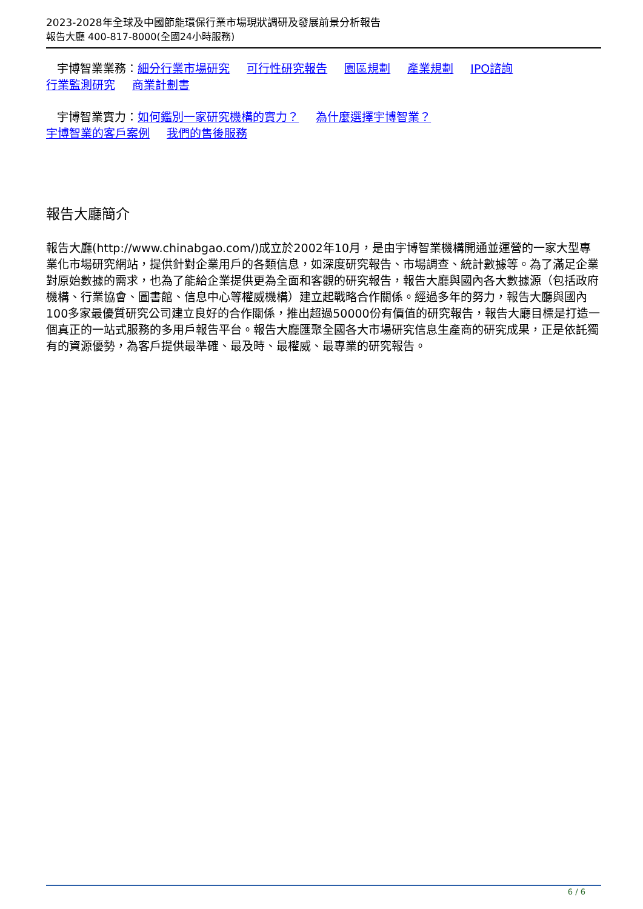2023-2028年全球及中國節能環保行業市場現狀調研及發展前景分析報告
報告大廳 400-817-8000(全國24小時服務)
宇博智業業務：細分行業市場研究 可行性研究報告 園區規劃 產業規劃 IPO諮詢
行業監測研究 商業計劃書
宇博智業實力：如何鑑別一家研究機構的實力？ 為什麼選擇宇博智業？
宇博智業的客戶案例 我們的售後服務
報告大廳簡介
報告大廳(http://www.chinabgao.com/)成立於2002年10月，是由宇博智業機構開通並運營的一家大型專業化市場研究網站，提供針對企業用戶的各類信息，如深度研究報告、市場調查、統計數據等。為了滿足企業對原始數據的需求，也為了能給企業提供更為全面和客觀的研究報告，報告大廳與國內各大數據源（包括政府機構、行業協會、圖書館、信息中心等權威機構）建立起戰略合作關係。經過多年的努力，報告大廳與國內100多家最優質研究公司建立良好的合作關係，推出超過50000份有價值的研究報告，報告大廳目標是打造一個真正的一站式服務的多用戶報告平台。報告大廳匯聚全國各大市場研究信息生產商的研究成果，正是依託獨有的資源優勢，為客戶提供最準確、最及時、最權威、最專業的研究報告。
6 / 6